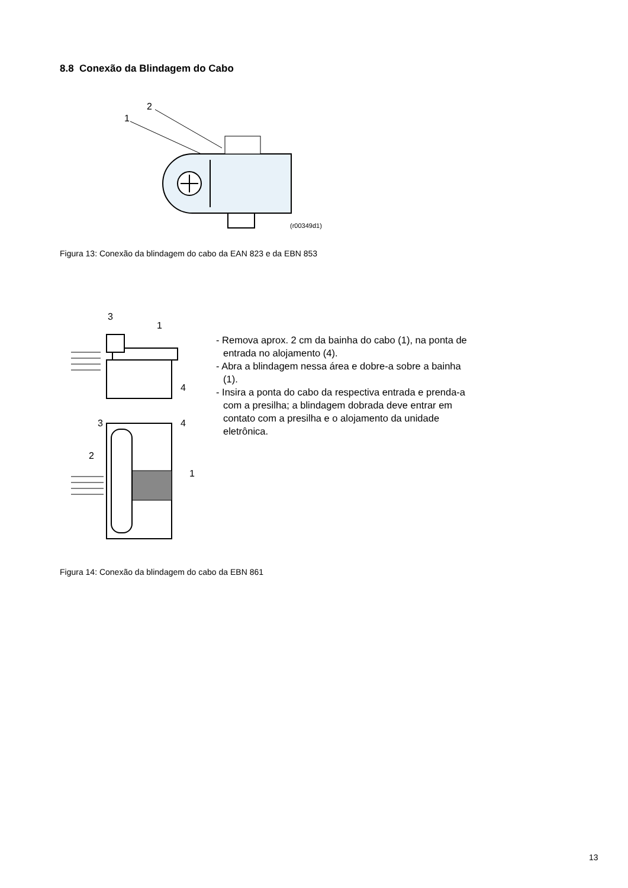8.8 Conexão da Blindagem do Cabo
2
1
(r00349d1)
Figura 13: Conexão da blindagem do cabo da EAN 823 e da EBN 853
3
1
4
3
4
2
1
- Removа aprox. 2 cm da bainha do cabo (1), na ponta de entrada no alojamento (4).
- Abra a blindagem nessa área e dobre-a sobre a bainha (1).
- Insira a ponta do cabo da respectiva entrada e prenda-a com a presilha; a blindagem dobrada deve entrar em contato com a presilha e o alojamento da unidade eletrônica.
Figura 14: Conexão da blindagem do cabo da EBN 861
13